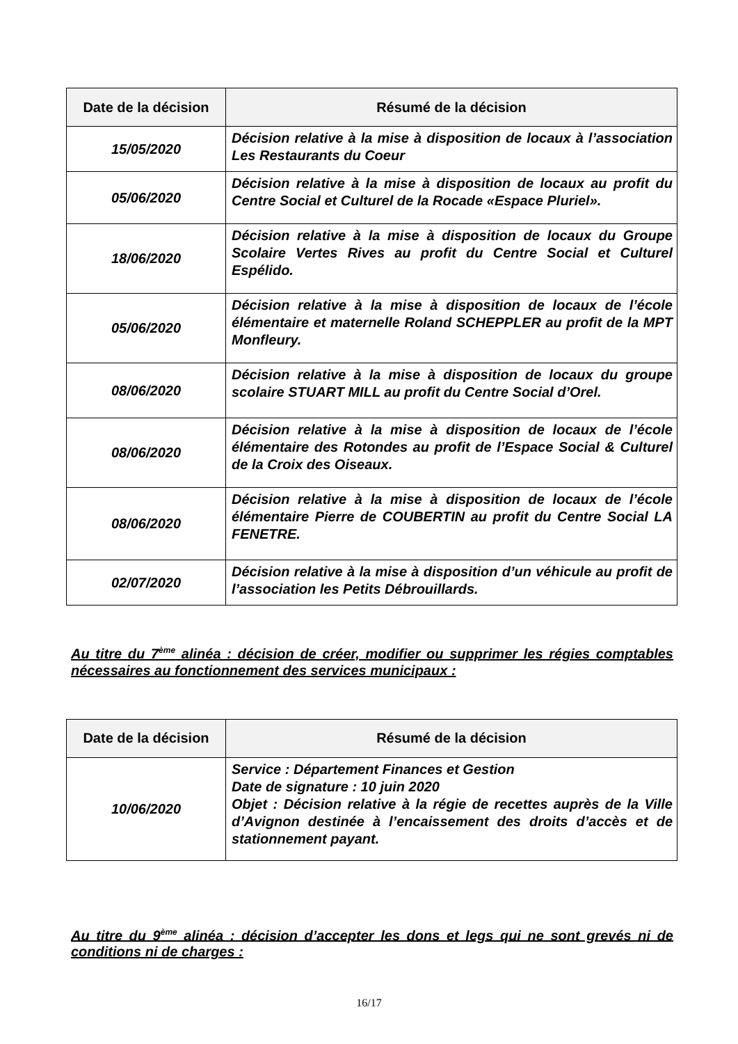| Date de la décision | Résumé de la décision |
| --- | --- |
| 15/05/2020 | Décision relative à la mise à disposition de locaux à l’association Les Restaurants du Coeur |
| 05/06/2020 | Décision relative à la mise à disposition de locaux au profit du Centre Social et Culturel de la Rocade «Espace Pluriel». |
| 18/06/2020 | Décision relative à la mise à disposition de locaux du Groupe Scolaire Vertes Rives au profit du Centre Social et Culturel Espélido. |
| 05/06/2020 | Décision relative à la mise à disposition de locaux de l’école élémentaire et maternelle Roland SCHEPPLER au profit de la MPT Monfleury. |
| 08/06/2020 | Décision relative à la mise à disposition de locaux du groupe scolaire STUART MILL au profit du Centre Social d’Orel. |
| 08/06/2020 | Décision relative à la mise à disposition de locaux de l’école élémentaire des Rotondes au profit de l’Espace Social & Culturel de la Croix des Oiseaux. |
| 08/06/2020 | Décision relative à la mise à disposition de locaux de l’école élémentaire Pierre de COUBERTIN au profit du Centre Social LA FENETRE. |
| 02/07/2020 | Décision relative à la mise à disposition d’un véhicule au profit de l’association les Petits Débrouillards. |
Au titre du 7<sup>ème</sup> alinéa : décision de créer, modifier ou supprimer les régies comptables nécessaires au fonctionnement des services municipaux :
| Date de la décision | Résumé de la décision |
| --- | --- |
| 10/06/2020 | Service : Département Finances et Gestion Date de signature : 10 juin 2020 Objet : Décision relative à la régie de recettes auprès de la Ville d’Avignon destinée à l’encaissement des droits d’accès et de stationnement payant. |
Au titre du 9<sup>ème</sup> alinéa : décision d’accepter les dons et legs qui ne sont grevés ni de conditions ni de charges :
16/17